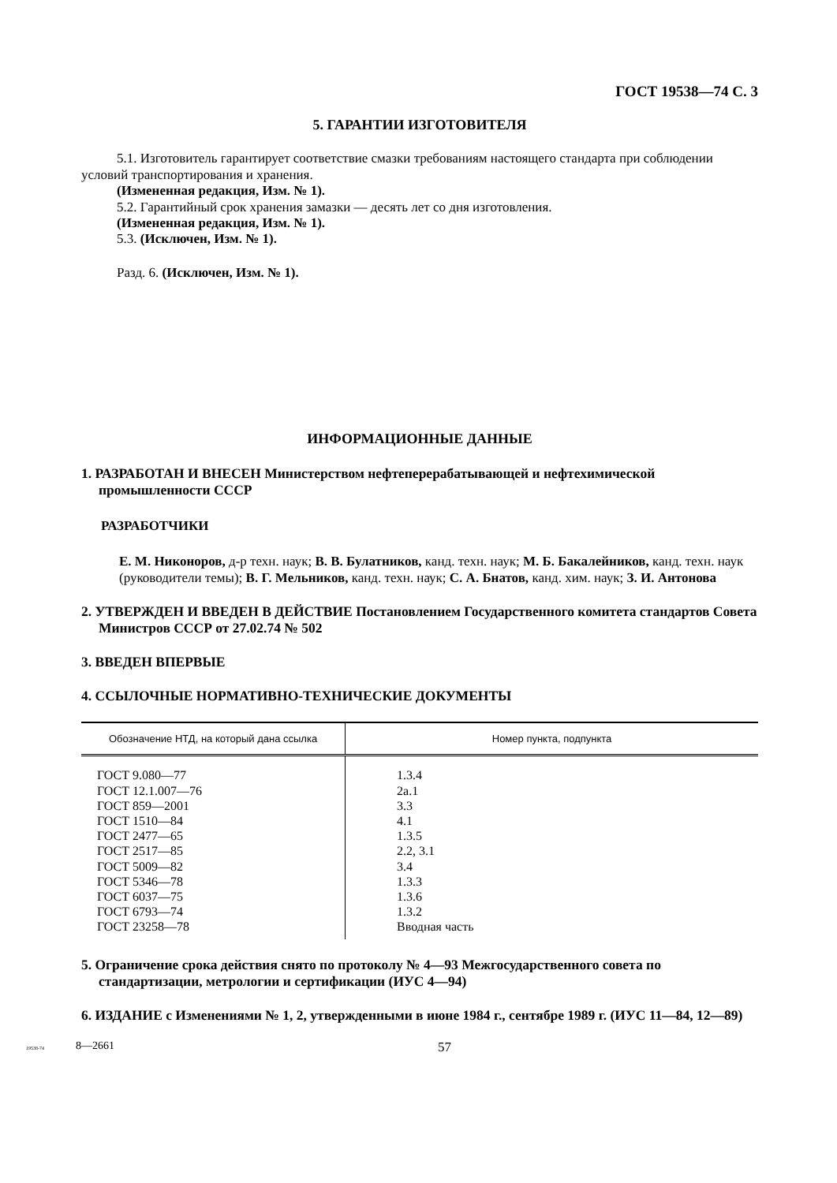ГОСТ 19538—74 С. 3
5. ГАРАНТИИ ИЗГОТОВИТЕЛЯ
5.1. Изготовитель гарантирует соответствие смазки требованиям настоящего стандарта при соблюдении условий транспортирования и хранения.
(Измененная редакция, Изм. № 1).
5.2. Гарантийный срок хранения замазки — десять лет со дня изготовления.
(Измененная редакция, Изм. № 1).
5.3. (Исключен, Изм. № 1).
Разд. 6. (Исключен, Изм. № 1).
ИНФОРМАЦИОННЫЕ ДАННЫЕ
1. РАЗРАБОТАН И ВНЕСЕН Министерством нефтеперерабатывающей и нефтехимической промышленности СССР
РАЗРАБОТЧИКИ
Е. М. Никоноров, д-р техн. наук; В. В. Булатников, канд. техн. наук; М. Б. Бакалейников, канд. техн. наук (руководители темы); В. Г. Мельников, канд. техн. наук; С. А. Бнатов, канд. хим. наук; З. И. Антонова
2. УТВЕРЖДЕН И ВВЕДЕН В ДЕЙСТВИЕ Постановлением Государственного комитета стандартов Совета Министров СССР от 27.02.74 № 502
3. ВВЕДЕН ВПЕРВЫЕ
4. ССЫЛОЧНЫЕ НОРМАТИВНО-ТЕХНИЧЕСКИЕ ДОКУМЕНТЫ
| Обозначение НТД, на который дана ссылка | Номер пункта, подпункта |
| --- | --- |
| ГОСТ 9.080—77 ГОСТ 12.1.007—76 ГОСТ 859—2001 ГОСТ 1510—84 ГОСТ 2477—65 ГОСТ 2517—85 ГОСТ 5009—82 ГОСТ 5346—78 ГОСТ 6037—75 ГОСТ 6793—74 ГОСТ 23258—78 | 1.3.4 2а.1 3.3 4.1 1.3.5 2.2, 3.1 3.4 1.3.3 1.3.6 1.3.2 Вводная часть |
5. Ограничение срока действия снято по протоколу № 4—93 Межгосударственного совета по стандартизации, метрологии и сертификации (ИУС 4—94)
6. ИЗДАНИЕ с Изменениями № 1, 2, утвержденными в июне 1984 г., сентябре 1989 г. (ИУС 11—84, 12—89)
19538-74 8—2661 57